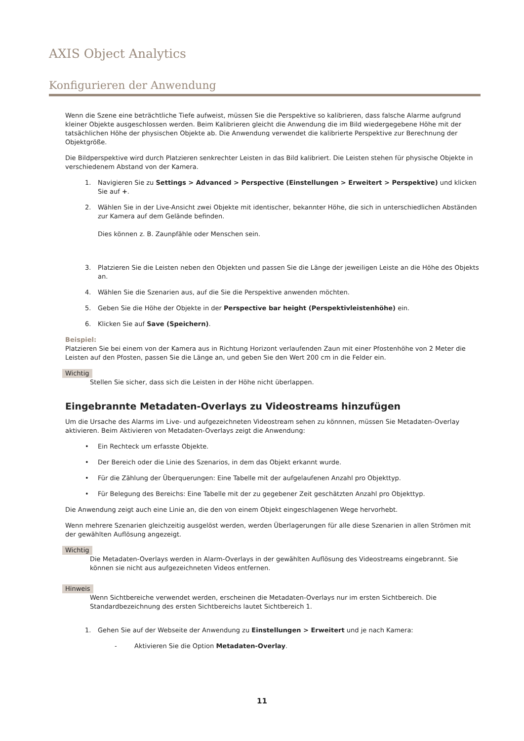AXIS Object Analytics
Konfigurieren der Anwendung
Wenn die Szene eine beträchtliche Tiefe aufweist, müssen Sie die Perspektive so kalibrieren, dass falsche Alarme aufgrund kleiner Objekte ausgeschlossen werden. Beim Kalibrieren gleicht die Anwendung die im Bild wiedergegebene Höhe mit der tatsächlichen Höhe der physischen Objekte ab. Die Anwendung verwendet die kalibrierte Perspektive zur Berechnung der Objektgröße.
Die Bildperspektive wird durch Platzieren senkrechter Leisten in das Bild kalibriert. Die Leisten stehen für physische Objekte in verschiedenem Abstand von der Kamera.
1. Navigieren Sie zu Settings > Advanced > Perspective (Einstellungen > Erweitert > Perspektive) und klicken Sie auf +.
2. Wählen Sie in der Live-Ansicht zwei Objekte mit identischer, bekannter Höhe, die sich in unterschiedlichen Abständen zur Kamera auf dem Gelände befinden.
Dies können z. B. Zaunpfähle oder Menschen sein.
3. Platzieren Sie die Leisten neben den Objekten und passen Sie die Länge der jeweiligen Leiste an die Höhe des Objekts an.
4. Wählen Sie die Szenarien aus, auf die Sie die Perspektive anwenden möchten.
5. Geben Sie die Höhe der Objekte in der Perspective bar height (Perspektivleistenhöhe) ein.
6. Klicken Sie auf Save (Speichern).
Beispiel:
Platzieren Sie bei einem von der Kamera aus in Richtung Horizont verlaufenden Zaun mit einer Pfostenhöhe von 2 Meter die Leisten auf den Pfosten, passen Sie die Länge an, und geben Sie den Wert 200 cm in die Felder ein.
Wichtig
Stellen Sie sicher, dass sich die Leisten in der Höhe nicht überlappen.
Eingebrannte Metadaten-Overlays zu Videostreams hinzufügen
Um die Ursache des Alarms im Live- und aufgezeichneten Videostream sehen zu könnnen, müssen Sie Metadaten-Overlay aktivieren. Beim Aktivieren von Metadaten-Overlays zeigt die Anwendung:
• Ein Rechteck um erfasste Objekte.
• Der Bereich oder die Linie des Szenarios, in dem das Objekt erkannt wurde.
• Für die Zählung der Überquerungen: Eine Tabelle mit der aufgelaufenen Anzahl pro Objekttyp.
• Für Belegung des Bereichs: Eine Tabelle mit der zu gegebener Zeit geschätzten Anzahl pro Objekttyp.
Die Anwendung zeigt auch eine Linie an, die den von einem Objekt eingeschlagenen Wege hervorhebt.
Wenn mehrere Szenarien gleichzeitig ausgelöst werden, werden Überlagerungen für alle diese Szenarien in allen Strömen mit der gewählten Auflösung angezeigt.
Wichtig
Die Metadaten-Overlays werden in Alarm-Overlays in der gewählten Auflösung des Videostreams eingebrannt. Sie können sie nicht aus aufgezeichneten Videos entfernen.
Hinweis
Wenn Sichtbereiche verwendet werden, erscheinen die Metadaten-Overlays nur im ersten Sichtbereich. Die Standardbezeichnung des ersten Sichtbereichs lautet Sichtbereich 1.
1. Gehen Sie auf der Webseite der Anwendung zu Einstellungen > Erweitert und je nach Kamera:
- Aktivieren Sie die Option Metadaten-Overlay.
11